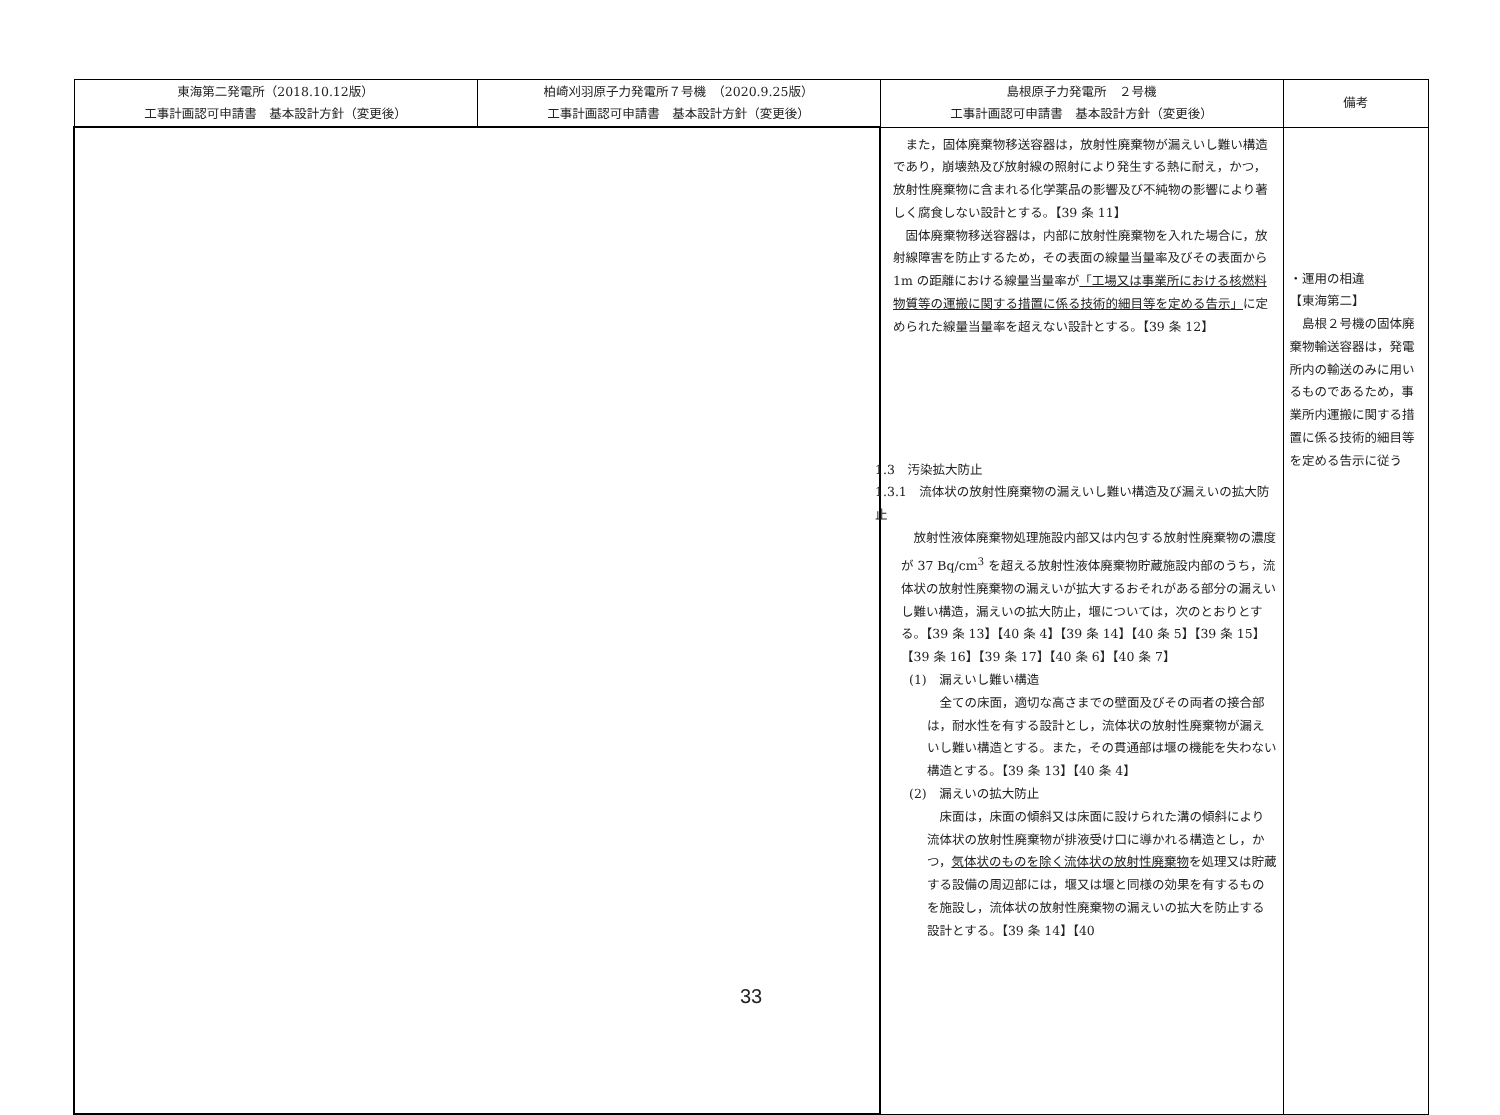| 東海第二発電所（2018.10.12版） 工事計画認可申請書 基本設計方針（変更後） | 柏崎刈羽原子力発電所７号機 （2020.9.25版） 工事計画認可申請書 基本設計方針（変更後） | 島根原子力発電所 ２号機 工事計画認可申請書 基本設計方針（変更後） | 備考 |
| --- | --- | --- | --- |
| | | また，固体廃棄物移送容器は，放射性廃棄物が漏えいし難い構造であり，崩壊熱及び放射線の照射により発生する熱に耐え，かつ，放射性廃棄物に含まれる化学薬品の影響及び不純物の影響により著しく腐食しない設計とする。【39 条 11】 固体廃棄物移送容器は，内部に放射性廃棄物を入れた場合に，放射線障害を防止するため，その表面の線量当量率及びその表面から 1m の距離における線量当量率が 「工場又は事業所における核燃料物質等の運搬に関する措置に係る技術的細目等を定める告示」 に定められた線量当量率を超えない設計とする。【39 条 12】 1.3 汚染拡大防止 1.3.1 流体状の放射性廃棄物の漏えいし難い構造及び漏えいの拡大防止 放射性液体廃棄物処理施設内部又は内包する放射性廃棄物の濃度が 37 Bq/cm<sup>3</sup> を超える放射性液体廃棄物貯蔵施設内部のうち，流体状の放射性廃棄物の漏えいが拡大するおそれがある部分の漏えいし難い構造，漏えいの拡大防止，堰については，次のとおりとする。【39 条 13】【40 条 4】【39 条 14】【40 条 5】【39 条 15】【39 条 16】【39 条 17】【40 条 6】【40 条 7】 (1) 漏えいし難い構造 全ての床面，適切な高さまでの壁面及びその両者の接合部は，耐水性を有する設計とし，流体状の放射性廃棄物が漏えいし難い構造とする。また，その貫通部は堰の機能を失わない構造とする。【39 条 13】【40 条 4】 (2) 漏えいの拡大防止 床面は，床面の傾斜又は床面に設けられた溝の傾斜により流体状の放射性廃棄物が排液受け口に導かれる構造とし，かつ， 気体状のものを除く流体状の放射性廃棄物 を処理又は貯蔵する設備の周辺部には，堰又は堰と同様の効果を有するものを施設し，流体状の放射性廃棄物の漏えいの拡大を防止する設計とする。【39 条 14】【40 | ・運用の相違 【東海第二】 島根２号機の固体廃棄物輸送容器は，発電所内の輸送のみに用いるものであるため，事業所内運搬に関する措置に係る技術的細目等を定める告示に従う |
33